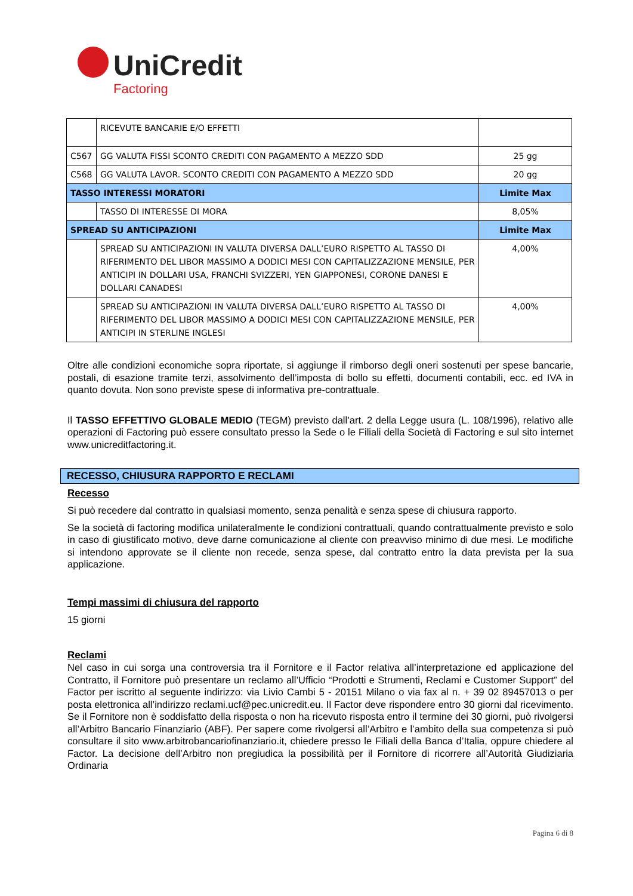UniCredit
Factoring
| | RICEVUTE BANCARIE E/O EFFETTI | |
| C567 | GG VALUTA FISSI SCONTO CREDITI CON PAGAMENTO A MEZZO SDD | 25 gg |
| C568 | GG VALUTA LAVOR. SCONTO CREDITI CON PAGAMENTO A MEZZO SDD | 20 gg |
| TASSO INTERESSI MORATORI | | Limite Max |
| | TASSO DI INTERESSE DI MORA | 8,05% |
| SPREAD SU ANTICIPAZIONI | | Limite Max |
| | SPREAD SU ANTICIPAZIONI IN VALUTA DIVERSA DALL’EURO RISPETTO AL TASSO DI RIFERIMENTO DEL LIBOR MASSIMO A DODICI MESI CON CAPITALIZZAZIONE MENSILE, PER ANTICIPI IN DOLLARI USA, FRANCHI SVIZZERI, YEN GIAPPONESI, CORONE DANESI E DOLLARI CANADESI | 4,00% |
| | SPREAD SU ANTICIPAZIONI IN VALUTA DIVERSA DALL’EURO RISPETTO AL TASSO DI RIFERIMENTO DEL LIBOR MASSIMO A DODICI MESI CON CAPITALIZZAZIONE MENSILE, PER ANTICIPI IN STERLINE INGLESI | 4,00% |
Oltre alle condizioni economiche sopra riportate, si aggiunge il rimborso degli oneri sostenuti per spese bancarie, postali, di esazione tramite terzi, assolvimento dell’imposta di bollo su effetti, documenti contabili, ecc. ed IVA in quanto dovuta. Non sono previste spese di informativa pre-contrattuale.
Il TASSO EFFETTIVO GLOBALE MEDIO (TEGM) previsto dall’art. 2 della Legge usura (L. 108/1996), relativo alle operazioni di Factoring può essere consultato presso la Sede o le Filiali della Società di Factoring e sul sito internet www.unicreditfactoring.it.
RECESSO, CHIUSURA RAPPORTO E RECLAMI
Recesso
Si può recedere dal contratto in qualsiasi momento, senza penalità e senza spese di chiusura rapporto.
Se la società di factoring modifica unilateralmente le condizioni contrattuali, quando contrattualmente previsto e solo in caso di giustificato motivo, deve darne comunicazione al cliente con preavviso minimo di due mesi. Le modifiche si intendono approvate se il cliente non recede, senza spese, dal contratto entro la data prevista per la sua applicazione.
Tempi massimi di chiusura del rapporto
15 giorni
Reclami
Nel caso in cui sorga una controversia tra il Fornitore e il Factor relativa all’interpretazione ed applicazione del Contratto, il Fornitore può presentare un reclamo all’Ufficio “Prodotti e Strumenti, Reclami e Customer Support” del Factor per iscritto al seguente indirizzo: via Livio Cambi 5 - 20151 Milano o via fax al n. + 39 02 89457013 o per posta elettronica all’indirizzo reclami.ucf@pec.unicredit.eu. Il Factor deve rispondere entro 30 giorni dal ricevimento. Se il Fornitore non è soddisfatto della risposta o non ha ricevuto risposta entro il termine dei 30 giorni, può rivolgersi all’Arbitro Bancario Finanziario (ABF). Per sapere come rivolgersi all’Arbitro e l’ambito della sua competenza si può consultare il sito www.arbitrobancariofinanziario.it, chiedere presso le Filiali della Banca d’Italia, oppure chiedere al Factor. La decisione dell’Arbitro non pregiudica la possibilità per il Fornitore di ricorrere all’Autorità Giudiziaria Ordinaria
Pagina 6 di 8